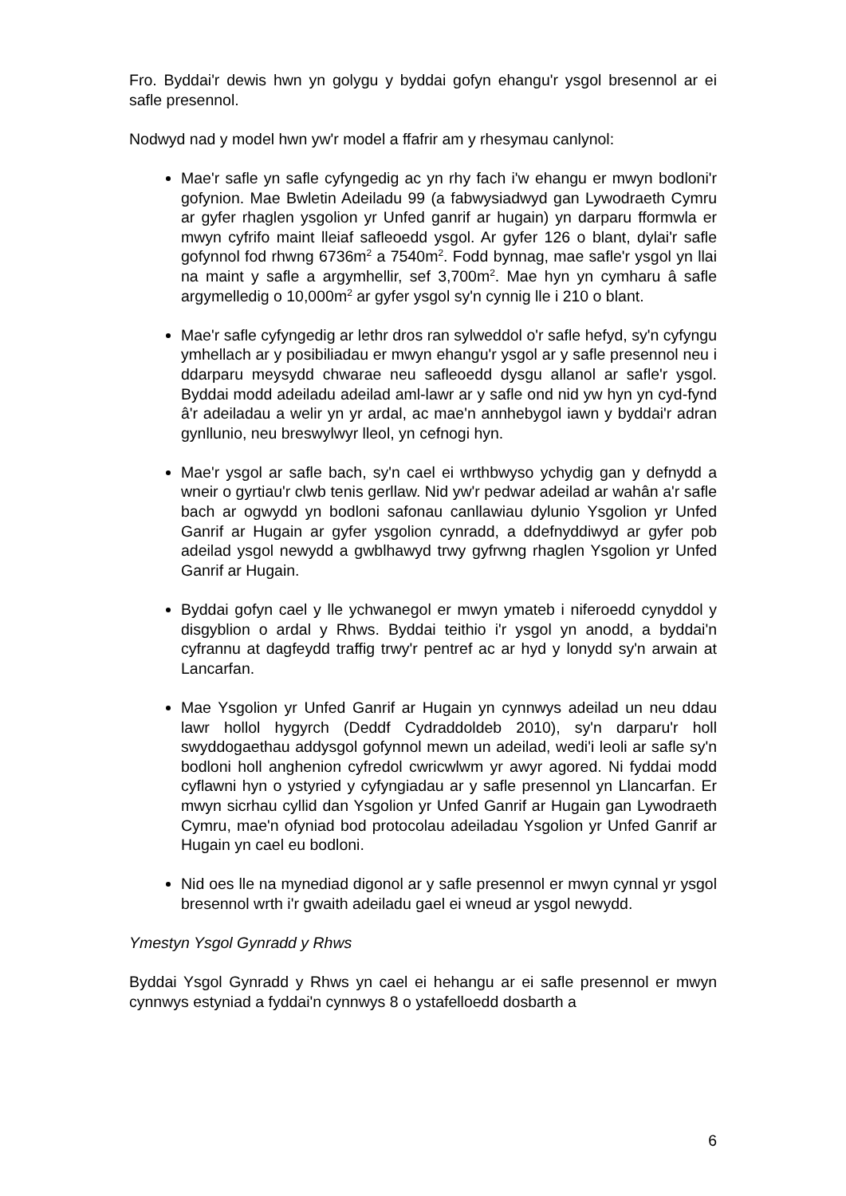Fro. Byddai'r dewis hwn yn golygu y byddai gofyn ehangu'r ysgol bresennol ar ei safle presennol.
Nodwyd nad y model hwn yw'r model a ffafrir am y rhesymau canlynol:
Mae'r safle yn safle cyfyngedig ac yn rhy fach i'w ehangu er mwyn bodloni'r gofynion. Mae Bwletin Adeiladu 99 (a fabwysiadwyd gan Lywodraeth Cymru ar gyfer rhaglen ysgolion yr Unfed ganrif ar hugain) yn darparu fformwla er mwyn cyfrifo maint lleiaf safleoedd ysgol. Ar gyfer 126 o blant, dylai'r safle gofynnol fod rhwng 6736m<sup>2</sup> a 7540m<sup>2</sup>. Fodd bynnag, mae safle'r ysgol yn llai na maint y safle a argymhellir, sef 3,700m<sup>2</sup>. Mae hyn yn cymharu â safle argymelledig o 10,000m<sup>2</sup> ar gyfer ysgol sy'n cynnig lle i 210 o blant.
Mae'r safle cyfyngedig ar lethr dros ran sylweddol o'r safle hefyd, sy'n cyfyngu ymhellach ar y posibiliadau er mwyn ehangu'r ysgol ar y safle presennol neu i ddarparu meysydd chwarae neu safleoedd dysgu allanol ar safle'r ysgol. Byddai modd adeiladu adeilad aml-lawr ar y safle ond nid yw hyn yn cyd-fynd â'r adeiladau a welir yn yr ardal, ac mae'n annhebygol iawn y byddai'r adran gynllunio, neu breswylwyr lleol, yn cefnogi hyn.
Mae'r ysgol ar safle bach, sy'n cael ei wrthbwyso ychydig gan y defnydd a wneir o gyrtiau'r clwb tenis gerllaw. Nid yw'r pedwar adeilad ar wahân a'r safle bach ar ogwydd yn bodloni safonau canllawiau dylunio Ysgolion yr Unfed Ganrif ar Hugain ar gyfer ysgolion cynradd, a ddefnyddiwyd ar gyfer pob adeilad ysgol newydd a gwblhawyd trwy gyfrwng rhaglen Ysgolion yr Unfed Ganrif ar Hugain.
Byddai gofyn cael y lle ychwanegol er mwyn ymateb i niferoedd cynyddol y disgyblion o ardal y Rhws. Byddai teithio i'r ysgol yn anodd, a byddai'n cyfrannu at dagfeydd traffig trwy'r pentref ac ar hyd y lonydd sy'n arwain at Lancarfan.
Mae Ysgolion yr Unfed Ganrif ar Hugain yn cynnwys adeilad un neu ddau lawr hollol hygyrch (Deddf Cydraddoldeb 2010), sy'n darparu'r holl swyddogaethau addysgol gofynnol mewn un adeilad, wedi'i leoli ar safle sy'n bodloni holl anghenion cyfredol cwricwlwm yr awyr agored. Ni fyddai modd cyflawni hyn o ystyried y cyfyngiadau ar y safle presennol yn Llancarfan. Er mwyn sicrhau cyllid dan Ysgolion yr Unfed Ganrif ar Hugain gan Lywodraeth Cymru, mae'n ofyniad bod protocolau adeiladau Ysgolion yr Unfed Ganrif ar Hugain yn cael eu bodloni.
Nid oes lle na mynediad digonol ar y safle presennol er mwyn cynnal yr ysgol bresennol wrth i'r gwaith adeiladu gael ei wneud ar ysgol newydd.
Ymestyn Ysgol Gynradd y Rhws
Byddai Ysgol Gynradd y Rhws yn cael ei hehangu ar ei safle presennol er mwyn cynnwys estyniad a fyddai'n cynnwys 8 o ystafelloedd dosbarth a
6